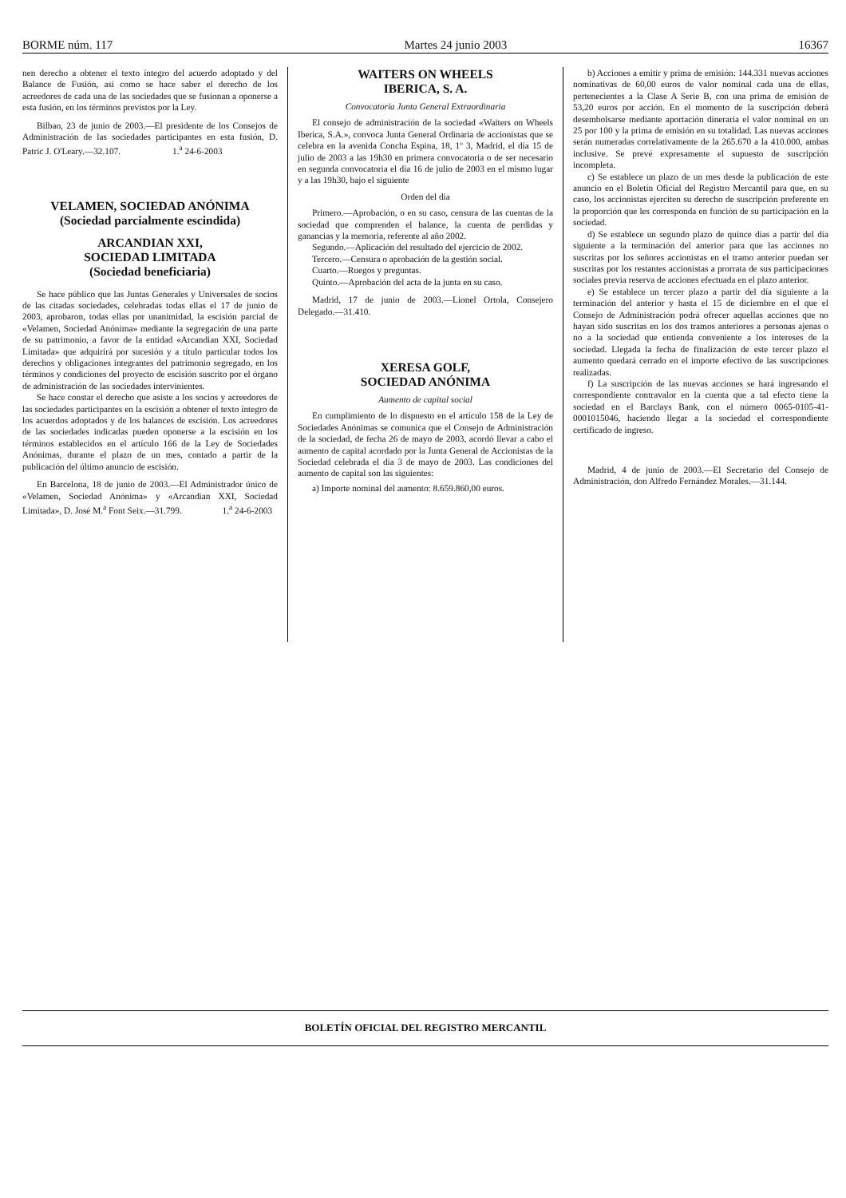BORME núm. 117 Martes 24 junio 2003 16367
nen derecho a obtener el texto íntegro del acuerdo adoptado y del Balance de Fusión, así como se hace saber el derecho de los acreedores de cada una de las sociedades que se fusionan a oponerse a esta fusión, en los términos previstos por la Ley.
Bilbao, 23 de junio de 2003.—El presidente de los Consejos de Administración de las sociedades participantes en esta fusión, D. Patric J. O'Leary.—32.107. 1.<sup>a</sup> 24-6-2003
VELAMEN, SOCIEDAD ANÓNIMA
(Sociedad parcialmente escindida)
ARCANDIAN XXI,
SOCIEDAD LIMITADA
(Sociedad beneficiaria)
Se hace público que las Juntas Generales y Universales de socios de las citadas sociedades, celebradas todas ellas el 17 de junio de 2003, aprobaron, todas ellas por unanimidad, la escisión parcial de «Velamen, Sociedad Anónima» mediante la segregación de una parte de su patrimonio, a favor de la entidad «Arcandian XXI, Sociedad Limitada» que adquirirá por sucesión y a título particular todos los derechos y obligaciones integrantes del patrimonio segregado, en los términos y condiciones del proyecto de escisión suscrito por el órgano de administración de las sociedades intervinientes.
Se hace constar el derecho que asiste a los socios y acreedores de las sociedades participantes en la escisión a obtener el texto íntegro de los acuerdos adoptados y de los balances de escisión. Los acreedores de las sociedades indicadas pueden oponerse a la escisión en los términos establecidos en el artículo 166 de la Ley de Sociedades Anónimas, durante el plazo de un mes, contado a partir de la publicación del último anuncio de escisión.
En Barcelona, 18 de junio de 2003.—El Administrador único de «Velamen, Sociedad Anónima» y «Arcandian XXI, Sociedad Limitada», D. José M.<sup>a</sup> Font Seix.—31.799. 1.<sup>a</sup> 24-6-2003
WAITERS ON WHEELS
IBERICA, S. A.
Convocatoria Junta General Extraordinaria
El consejo de administración de la sociedad «Waiters on Wheels Iberica, S.A.», convoca Junta General Ordinaria de accionistas que se celebra en la avenida Concha Espina, 18, 1º 3, Madrid, el día 15 de julio de 2003 a las 19h30 en primera convocatoria o de ser necesario en segunda convocatoria el día 16 de julio de 2003 en el mismo lugar y a las 19h30, bajo el siguiente
Orden del día
Primero.—Aprobación, o en su caso, censura de las cuentas de la sociedad que comprenden el balance, la cuenta de perdidas y ganancias y la memoria, referente al año 2002.
Segundo.—Aplicación del resultado del ejercicio de 2002.
Tercero.—Censura o aprobación de la gestión social.
Cuarto.—Ruegos y preguntas.
Quinto.—Aprobación del acta de la junta en su caso.
Madrid, 17 de junio de 2003.—Lionel Ortola, Consejero Delegado.—31.410.
XERESA GOLF,
SOCIEDAD ANÓNIMA
Aumento de capital social
En cumplimiento de lo dispuesto en el artículo 158 de la Ley de Sociedades Anónimas se comunica que el Consejo de Administración de la sociedad, de fecha 26 de mayo de 2003, acordó llevar a cabo el aumento de capital acordado por la Junta General de Accionistas de la Sociedad celebrada el día 3 de mayo de 2003. Las condiciones del aumento de capital son las siguientes:
a) Importe nominal del aumento: 8.659.860,00 euros.
b) Acciones a emitir y prima de emisión: 144.331 nuevas acciones nominativas de 60,00 euros de valor nominal cada una de ellas, pertenecientes a la Clase A Serie B, con una prima de emisión de 53,20 euros por acción. En el momento de la suscripción deberá desembolsarse mediante aportación dineraria el valor nominal en un 25 por 100 y la prima de emisión en su totalidad. Las nuevas acciones serán numeradas correlativamente de la 265.670 a la 410.000, ambas inclusive. Se prevé expresamente el supuesto de suscripción incompleta.
c) Se establece un plazo de un mes desde la publicación de este anuncio en el Boletín Oficial del Registro Mercantil para que, en su caso, los accionistas ejerciten su derecho de suscripción preferente en la proporción que les corresponda en función de su participación en la sociedad.
d) Se establece un segundo plazo de quince días a partir del día siguiente a la terminación del anterior para que las acciones no suscritas por los señores accionistas en el tramo anterior puedan ser suscritas por los restantes accionistas a prorrata de sus participaciones sociales previa reserva de acciones efectuada en el plazo anterior.
e) Se establece un tercer plazo a partir del día siguiente a la terminación del anterior y hasta el 15 de diciembre en el que el Consejo de Administración podrá ofrecer aquellas acciones que no hayan sido suscritas en los dos tramos anteriores a personas ajenas o no a la sociedad que entienda conveniente a los intereses de la sociedad. Llegada la fecha de finalización de este tercer plazo el aumento quedará cerrado en el importe efectivo de las suscripciones realizadas.
f) La suscripción de las nuevas acciones se hará ingresando el correspondiente contravalor en la cuenta que a tal efecto tiene la sociedad en el Barclays Bank, con el número 0065-0105-41-0001015046, haciendo llegar a la sociedad el correspondiente certificado de ingreso.
Madrid, 4 de junio de 2003.—El Secretario del Consejo de Administración, don Alfredo Fernández Morales.—31.144.
BOLETÍN OFICIAL DEL REGISTRO MERCANTIL